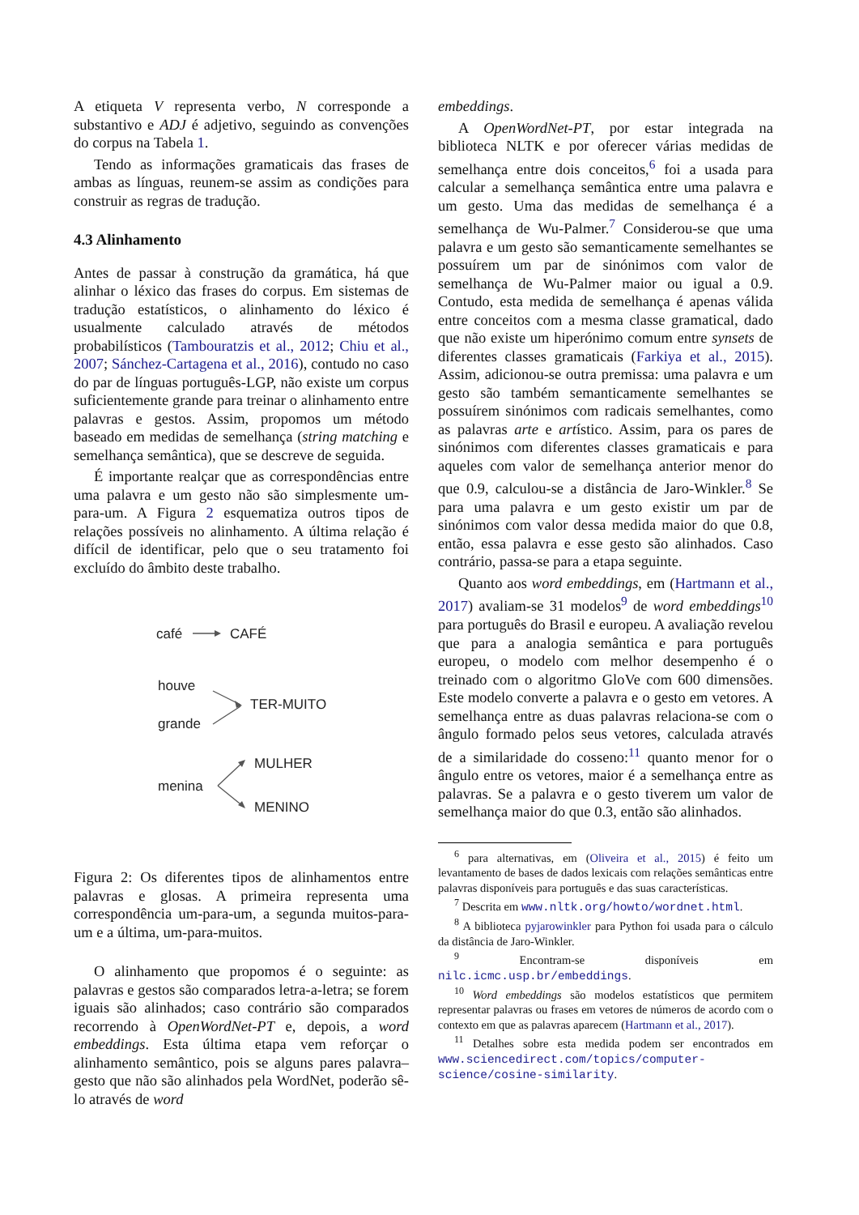A etiqueta V representa verbo, N corresponde a substantivo e ADJ é adjetivo, seguindo as convenções do corpus na Tabela 1.
Tendo as informações gramaticais das frases de ambas as línguas, reunem-se assim as condições para construir as regras de tradução.
4.3 Alinhamento
Antes de passar à construção da gramática, há que alinhar o léxico das frases do corpus. Em sistemas de tradução estatísticos, o alinhamento do léxico é usualmente calculado através de métodos probabilísticos (Tambouratzis et al., 2012; Chiu et al., 2007; Sánchez-Cartagena et al., 2016), contudo no caso do par de línguas português-LGP, não existe um corpus suficientemente grande para treinar o alinhamento entre palavras e gestos. Assim, propomos um método baseado em medidas de semelhança (string matching e semelhança semântica), que se descreve de seguida.
É importante realçar que as correspondências entre uma palavra e um gesto não são simplesmente um-para-um. A Figura 2 esquematiza outros tipos de relações possíveis no alinhamento. A última relação é difícil de identificar, pelo que o seu tratamento foi excluído do âmbito deste trabalho.
café
CAFÉ
houve
grande
TER-MUITO
MULHER
menina
MENINO
Figura 2: Os diferentes tipos de alinhamentos entre palavras e glosas. A primeira representa uma correspondência um-para-um, a segunda muitos-para-um e a última, um-para-muitos.
O alinhamento que propomos é o seguinte: as palavras e gestos são comparados letra-a-letra; se forem iguais são alinhados; caso contrário são comparados recorrendo à OpenWordNet-PT e, depois, a word embeddings. Esta última etapa vem reforçar o alinhamento semântico, pois se alguns pares palavra–gesto que não são alinhados pela WordNet, poderão sê-lo através de word
embeddings.
A OpenWordNet-PT, por estar integrada na biblioteca NLTK e por oferecer várias medidas de semelhança entre dois conceitos,<sup>6</sup> foi a usada para calcular a semelhança semântica entre uma palavra e um gesto. Uma das medidas de semelhança é a semelhança de Wu-Palmer.<sup>7</sup> Considerou-se que uma palavra e um gesto são semanticamente semelhantes se possuírem um par de sinónimos com valor de semelhança de Wu-Palmer maior ou igual a 0.9. Contudo, esta medida de semelhança é apenas válida entre conceitos com a mesma classe gramatical, dado que não existe um hiperónimo comum entre synsets de diferentes classes gramaticais (Farkiya et al., 2015). Assim, adicionou-se outra premissa: uma palavra e um gesto são também semanticamente semelhantes se possuírem sinónimos com radicais semelhantes, como as palavras arte e artístico. Assim, para os pares de sinónimos com diferentes classes gramaticais e para aqueles com valor de semelhança anterior menor do que 0.9, calculou-se a distância de Jaro-Winkler.<sup>8</sup> Se para uma palavra e um gesto existir um par de sinónimos com valor dessa medida maior do que 0.8, então, essa palavra e esse gesto são alinhados. Caso contrário, passa-se para a etapa seguinte.
Quanto aos word embeddings, em (Hartmann et al., 2017) avaliam-se 31 modelos<sup>9</sup> de word embeddings<sup>10</sup> para português do Brasil e europeu. A avaliação revelou que para a analogia semântica e para português europeu, o modelo com melhor desempenho é o treinado com o algoritmo GloVe com 600 dimensões. Este modelo converte a palavra e o gesto em vetores. A semelhança entre as duas palavras relaciona-se com o ângulo formado pelos seus vetores, calculada através de a similaridade do cosseno:<sup>11</sup> quanto menor for o ângulo entre os vetores, maior é a semelhança entre as palavras. Se a palavra e o gesto tiverem um valor de semelhança maior do que 0.3, então são alinhados.
<sup>6</sup> para alternativas, em (Oliveira et al., 2015) é feito um levantamento de bases de dados lexicais com relações semânticas entre palavras disponíveis para português e das suas características.
<sup>7</sup> Descrita em www.nltk.org/howto/wordnet.html.
<sup>8</sup> A biblioteca pyjarowinkler para Python foi usada para o cálculo da distância de Jaro-Winkler.
<sup>9</sup> Encontram-se disponíveis em nilc.icmc.usp.br/embeddings.
<sup>10</sup> Word embeddings são modelos estatísticos que permitem representar palavras ou frases em vetores de números de acordo com o contexto em que as palavras aparecem (Hartmann et al., 2017).
<sup>11</sup> Detalhes sobre esta medida podem ser encontrados em www.sciencedirect.com/topics/computer-science/cosine-similarity.